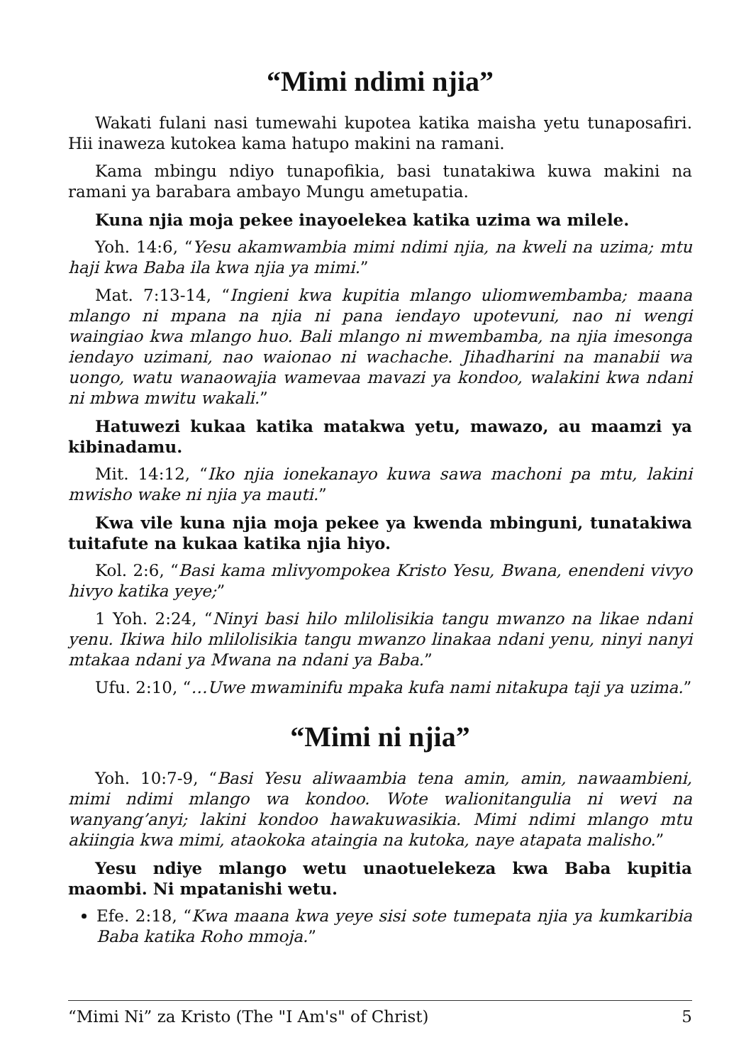“Mimi ndimi njia”
Wakati fulani nasi tumewahi kupotea katika maisha yetu tunaposafiri. Hii inaweza kutokea kama hatupo makini na ramani.
Kama mbingu ndiyo tunapofikia, basi tunatakiwa kuwa makini na ramani ya barabara ambayo Mungu ametupatia.
Kuna njia moja pekee inayoelekea katika uzima wa milele.
Yoh. 14:6, “Yesu akamwambia mimi ndimi njia, na kweli na uzima; mtu haji kwa Baba ila kwa njia ya mimi.”
Mat. 7:13-14, “Ingieni kwa kupitia mlango uliomwembamba; maana mlango ni mpana na njia ni pana iendayo upotevuni, nao ni wengi waingiao kwa mlango huo. Bali mlango ni mwembamba, na njia imesonga iendayo uzimani, nao waionao ni wachache. Jihadharini na manabii wa uongo, watu wanaowajia wamevaa mavazi ya kondoo, walakini kwa ndani ni mbwa mwitu wakali.”
Hatuwezi kukaa katika matakwa yetu, mawazo, au maamzi ya kibinadamu.
Mit. 14:12, “Iko njia ionekanayo kuwa sawa machoni pa mtu, lakini mwisho wake ni njia ya mauti.”
Kwa vile kuna njia moja pekee ya kwenda mbinguni, tunatakiwa tuitafute na kukaa katika njia hiyo.
Kol. 2:6, “Basi kama mlivyompokea Kristo Yesu, Bwana, enendeni vivyo hivyo katika yeye;”
1 Yoh. 2:24, “Ninyi basi hilo mlilolisikia tangu mwanzo na likae ndani yenu. Ikiwa hilo mlilolisikia tangu mwanzo linakaa ndani yenu, ninyi nanyi mtakaa ndani ya Mwana na ndani ya Baba.”
Ufu. 2:10, “…Uwe mwaminifu mpaka kufa nami nitakupa taji ya uzima.”
“Mimi ni njia”
Yoh. 10:7-9, “Basi Yesu aliwaambia tena amin, amin, nawaambieni, mimi ndimi mlango wa kondoo. Wote walionitangulia ni wevi na wanyang’anyi; lakini kondoo hawakuwasikia. Mimi ndimi mlango mtu akiingia kwa mimi, ataokoka ataingia na kutoka, naye atapata malisho.”
Yesu ndiye mlango wetu unaotuelekeza kwa Baba kupitia maombi. Ni mpatanishi wetu.
Efe. 2:18, “Kwa maana kwa yeye sisi sote tumepata njia ya kumkaribia Baba katika Roho mmoja.”
“Mimi Ni” za Kristo (The "I Am's" of Christ) 5